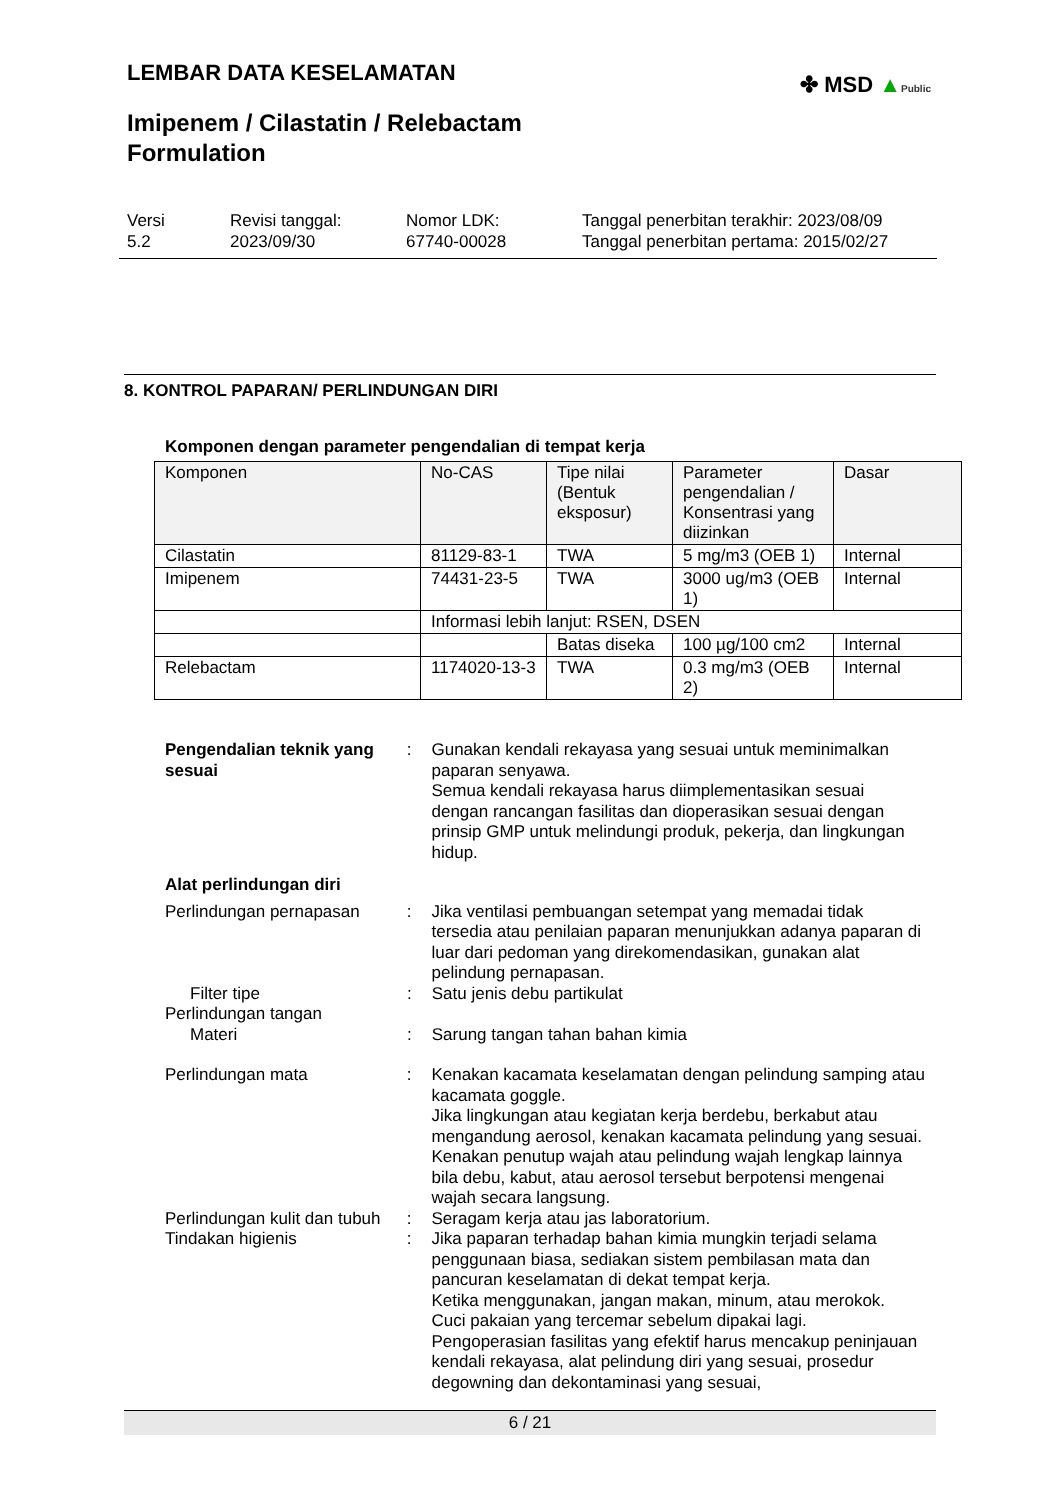LEMBAR DATA KESELAMATAN
✤ MSD ▲Public
Imipenem / Cilastatin / Relebactam
Formulation
Versi
5.2
Revisi tanggal:
2023/09/30
Nomor LDK:
67740-00028
Tanggal penerbitan terakhir: 2023/08/09
Tanggal penerbitan pertama: 2015/02/27
8. KONTROL PAPARAN/ PERLINDUNGAN DIRI
Komponen dengan parameter pengendalian di tempat kerja
| Komponen | No-CAS | Tipe nilai (Bentuk eksposur) | Parameter pengendalian / Konsentrasi yang diizinkan | Dasar |
| --- | --- | --- | --- | --- |
| Cilastatin | 81129-83-1 | TWA | 5 mg/m3 (OEB 1) | Internal |
| Imipenem | 74431-23-5 | TWA | 3000 ug/m3 (OEB 1) | Internal |
| | Informasi lebih lanjut: RSEN, DSEN | | | |
| | | Batas diseka | 100 µg/100 cm2 | Internal |
| Relebactam | 1174020-13-3 | TWA | 0.3 mg/m3 (OEB 2) | Internal |
Pengendalian teknik yang sesuai
: Gunakan kendali rekayasa yang sesuai untuk meminimalkan paparan senyawa.
Semua kendali rekayasa harus diimplementasikan sesuai dengan rancangan fasilitas dan dioperasikan sesuai dengan prinsip GMP untuk melindungi produk, pekerja, dan lingkungan hidup.
Alat perlindungan diri
Perlindungan pernapasan : Jika ventilasi pembuangan setempat yang memadai tidak tersedia atau penilaian paparan menunjukkan adanya paparan di luar dari pedoman yang direkomendasikan, gunakan alat pelindung pernapasan.
Filter tipe : Satu jenis debu partikulat
Perlindungan tangan
Materi : Sarung tangan tahan bahan kimia
Perlindungan mata : Kenakan kacamata keselamatan dengan pelindung samping atau kacamata goggle.
Jika lingkungan atau kegiatan kerja berdebu, berkabut atau mengandung aerosol, kenakan kacamata pelindung yang sesuai.
Kenakan penutup wajah atau pelindung wajah lengkap lainnya bila debu, kabut, atau aerosol tersebut berpotensi mengenai wajah secara langsung.
Perlindungan kulit dan tubuh
: Seragam kerja atau jas laboratorium.
Tindakan higienis : Jika paparan terhadap bahan kimia mungkin terjadi selama penggunaan biasa, sediakan sistem pembilasan mata dan pancuran keselamatan di dekat tempat kerja.
Ketika menggunakan, jangan makan, minum, atau merokok.
Cuci pakaian yang tercemar sebelum dipakai lagi.
Pengoperasian fasilitas yang efektif harus mencakup peninjauan kendali rekayasa, alat pelindung diri yang sesuai, prosedur degowning dan dekontaminasi yang sesuai,
6 / 21